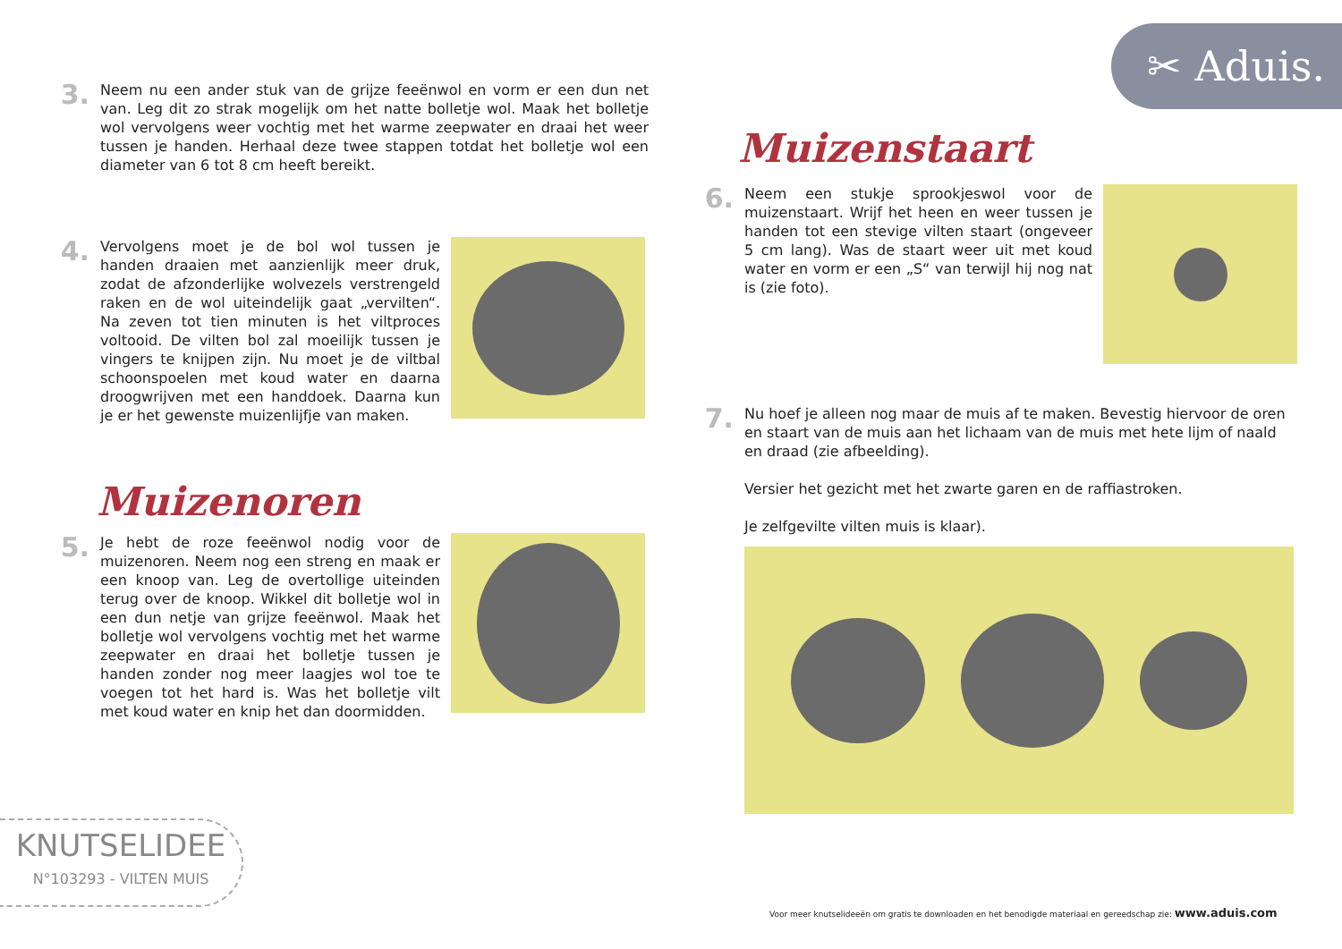✂ Aduis.
3.
Neem nu een ander stuk van de grijze feeënwol en vorm er een dun net van. Leg dit zo strak mogelijk om het natte bolletje wol. Maak het bolletje wol vervolgens weer vochtig met het warme zeepwater en draai het weer tussen je handen. Herhaal deze twee stappen totdat het bolletje wol een diameter van 6 tot 8 cm heeft bereikt.
4.
Vervolgens moet je de bol wol tussen je handen draaien met aanzienlijk meer druk, zodat de afzonderlijke wolvezels verstrengeld raken en de wol uiteindelijk gaat „vervilten“. Na zeven tot tien minuten is het viltproces voltooid. De vilten bol zal moeilijk tussen je vingers te knijpen zijn. Nu moet je de viltbal schoonspoelen met koud water en daarna droogwrijven met een handdoek. Daarna kun je er het gewenste muizenlijfje van maken.
Muizenoren
5.
Je hebt de roze feeënwol nodig voor de muizenoren. Neem nog een streng en maak er een knoop van. Leg de overtollige uiteinden terug over de knoop. Wikkel dit bolletje wol in een dun netje van grijze feeënwol. Maak het bolletje wol vervolgens vochtig met het warme zeepwater en draai het bolletje tussen je handen zonder nog meer laagjes wol toe te voegen tot het hard is. Was het bolletje vilt met koud water en knip het dan doormidden.
KNUTSELIDEE
N°103293 - VILTEN MUIS
Muizenstaart
6.
Neem een stukje sprookjeswol voor de muizenstaart. Wrijf het heen en weer tussen je handen tot een stevige vilten staart (ongeveer 5 cm lang). Was de staart weer uit met koud water en vorm er een „S“ van terwijl hij nog nat is (zie foto).
7.
Nu hoef je alleen nog maar de muis af te maken. Bevestig hiervoor de oren en staart van de muis aan het lichaam van de muis met hete lijm of naald en draad (zie afbeelding).
Versier het gezicht met het zwarte garen en de raffiastroken.
Je zelfgevilte vilten muis is klaar).
Voor meer knutselideeën om gratis te downloaden en het benodigde materiaal en gereedschap zie: www.aduis.com